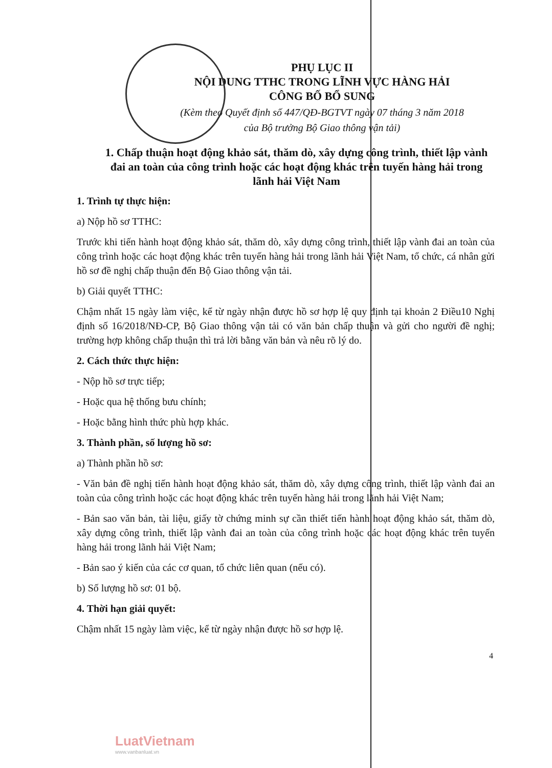PHỤ LỤC II
NỘI DUNG TTHC TRONG LĨNH VỰC HÀNG HẢI
CÔNG BỐ BỔ SUNG
(Kèm theo Quyết định số 447/QĐ-BGTVT ngày 07 tháng 3 năm 2018
của Bộ trưởng Bộ Giao thông vận tải)
1. Chấp thuận hoạt động khảo sát, thăm dò, xây dựng công trình, thiết lập vành đai an toàn của công trình hoặc các hoạt động khác trên tuyến hàng hải trong lãnh hải Việt Nam
1. Trình tự thực hiện:
a) Nộp hồ sơ TTHC:
Trước khi tiến hành hoạt động khảo sát, thăm dò, xây dựng công trình, thiết lập vành đai an toàn của công trình hoặc các hoạt động khác trên tuyến hàng hải trong lãnh hải Việt Nam, tổ chức, cá nhân gửi hồ sơ đề nghị chấp thuận đến Bộ Giao thông vận tải.
b) Giải quyết TTHC:
Chậm nhất 15 ngày làm việc, kể từ ngày nhận được hồ sơ hợp lệ quy định tại khoản 2 Điều10 Nghị định số 16/2018/NĐ-CP, Bộ Giao thông vận tải có văn bản chấp thuận và gửi cho người đề nghị; trường hợp không chấp thuận thì trả lời bằng văn bản và nêu rõ lý do.
2. Cách thức thực hiện:
- Nộp hồ sơ trực tiếp;
- Hoặc qua hệ thống bưu chính;
- Hoặc bằng hình thức phù hợp khác.
3. Thành phần, số lượng hồ sơ:
a) Thành phần hồ sơ:
- Văn bản đề nghị tiến hành hoạt động khảo sát, thăm dò, xây dựng công trình, thiết lập vành đai an toàn của công trình hoặc các hoạt động khác trên tuyến hàng hải trong lãnh hải Việt Nam;
- Bản sao văn bản, tài liệu, giấy tờ chứng minh sự cần thiết tiến hành hoạt động khảo sát, thăm dò, xây dựng công trình, thiết lập vành đai an toàn của công trình hoặc các hoạt động khác trên tuyến hàng hải trong lãnh hải Việt Nam;
- Bản sao ý kiến của các cơ quan, tổ chức liên quan (nếu có).
b) Số lượng hồ sơ: 01 bộ.
4. Thời hạn giải quyết:
Chậm nhất 15 ngày làm việc, kể từ ngày nhận được hồ sơ hợp lệ.
4
LuatVietnam
www.vanbanluat.vn